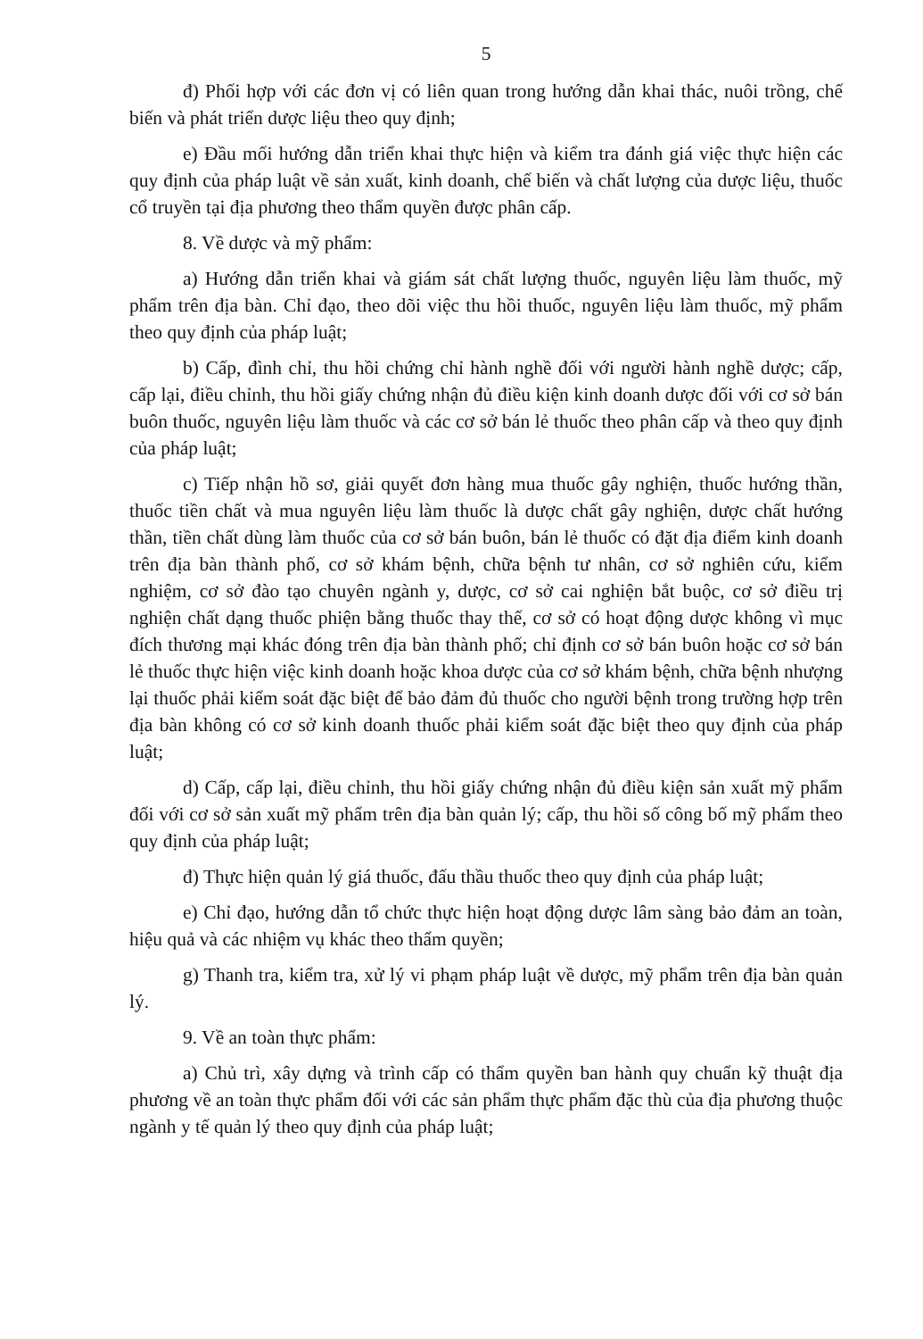5
đ) Phối hợp với các đơn vị có liên quan trong hướng dẫn khai thác, nuôi trồng, chế biến và phát triển dược liệu theo quy định;
e) Đầu mối hướng dẫn triển khai thực hiện và kiểm tra đánh giá việc thực hiện các quy định của pháp luật về sản xuất, kinh doanh, chế biến và chất lượng của dược liệu, thuốc cổ truyền tại địa phương theo thẩm quyền được phân cấp.
8. Về dược và mỹ phẩm:
a) Hướng dẫn triển khai và giám sát chất lượng thuốc, nguyên liệu làm thuốc, mỹ phẩm trên địa bàn. Chỉ đạo, theo dõi việc thu hồi thuốc, nguyên liệu làm thuốc, mỹ phẩm theo quy định của pháp luật;
b) Cấp, đình chỉ, thu hồi chứng chỉ hành nghề đối với người hành nghề dược; cấp, cấp lại, điều chỉnh, thu hồi giấy chứng nhận đủ điều kiện kinh doanh dược đối với cơ sở bán buôn thuốc, nguyên liệu làm thuốc và các cơ sở bán lẻ thuốc theo phân cấp và theo quy định của pháp luật;
c) Tiếp nhận hồ sơ, giải quyết đơn hàng mua thuốc gây nghiện, thuốc hướng thần, thuốc tiền chất và mua nguyên liệu làm thuốc là dược chất gây nghiện, dược chất hướng thần, tiền chất dùng làm thuốc của cơ sở bán buôn, bán lẻ thuốc có đặt địa điểm kinh doanh trên địa bàn thành phố, cơ sở khám bệnh, chữa bệnh tư nhân, cơ sở nghiên cứu, kiểm nghiệm, cơ sở đào tạo chuyên ngành y, dược, cơ sở cai nghiện bắt buộc, cơ sở điều trị nghiện chất dạng thuốc phiện bằng thuốc thay thế, cơ sở có hoạt động dược không vì mục đích thương mại khác đóng trên địa bàn thành phố; chỉ định cơ sở bán buôn hoặc cơ sở bán lẻ thuốc thực hiện việc kinh doanh hoặc khoa dược của cơ sở khám bệnh, chữa bệnh nhượng lại thuốc phải kiểm soát đặc biệt để bảo đảm đủ thuốc cho người bệnh trong trường hợp trên địa bàn không có cơ sở kinh doanh thuốc phải kiểm soát đặc biệt theo quy định của pháp luật;
d) Cấp, cấp lại, điều chỉnh, thu hồi giấy chứng nhận đủ điều kiện sản xuất mỹ phẩm đối với cơ sở sản xuất mỹ phẩm trên địa bàn quản lý; cấp, thu hồi số công bố mỹ phẩm theo quy định của pháp luật;
đ) Thực hiện quản lý giá thuốc, đấu thầu thuốc theo quy định của pháp luật;
e) Chỉ đạo, hướng dẫn tổ chức thực hiện hoạt động dược lâm sàng bảo đảm an toàn, hiệu quả và các nhiệm vụ khác theo thẩm quyền;
g) Thanh tra, kiểm tra, xử lý vi phạm pháp luật về dược, mỹ phẩm trên địa bàn quản lý.
9. Về an toàn thực phẩm:
a) Chủ trì, xây dựng và trình cấp có thẩm quyền ban hành quy chuẩn kỹ thuật địa phương về an toàn thực phẩm đối với các sản phẩm thực phẩm đặc thù của địa phương thuộc ngành y tế quản lý theo quy định của pháp luật;